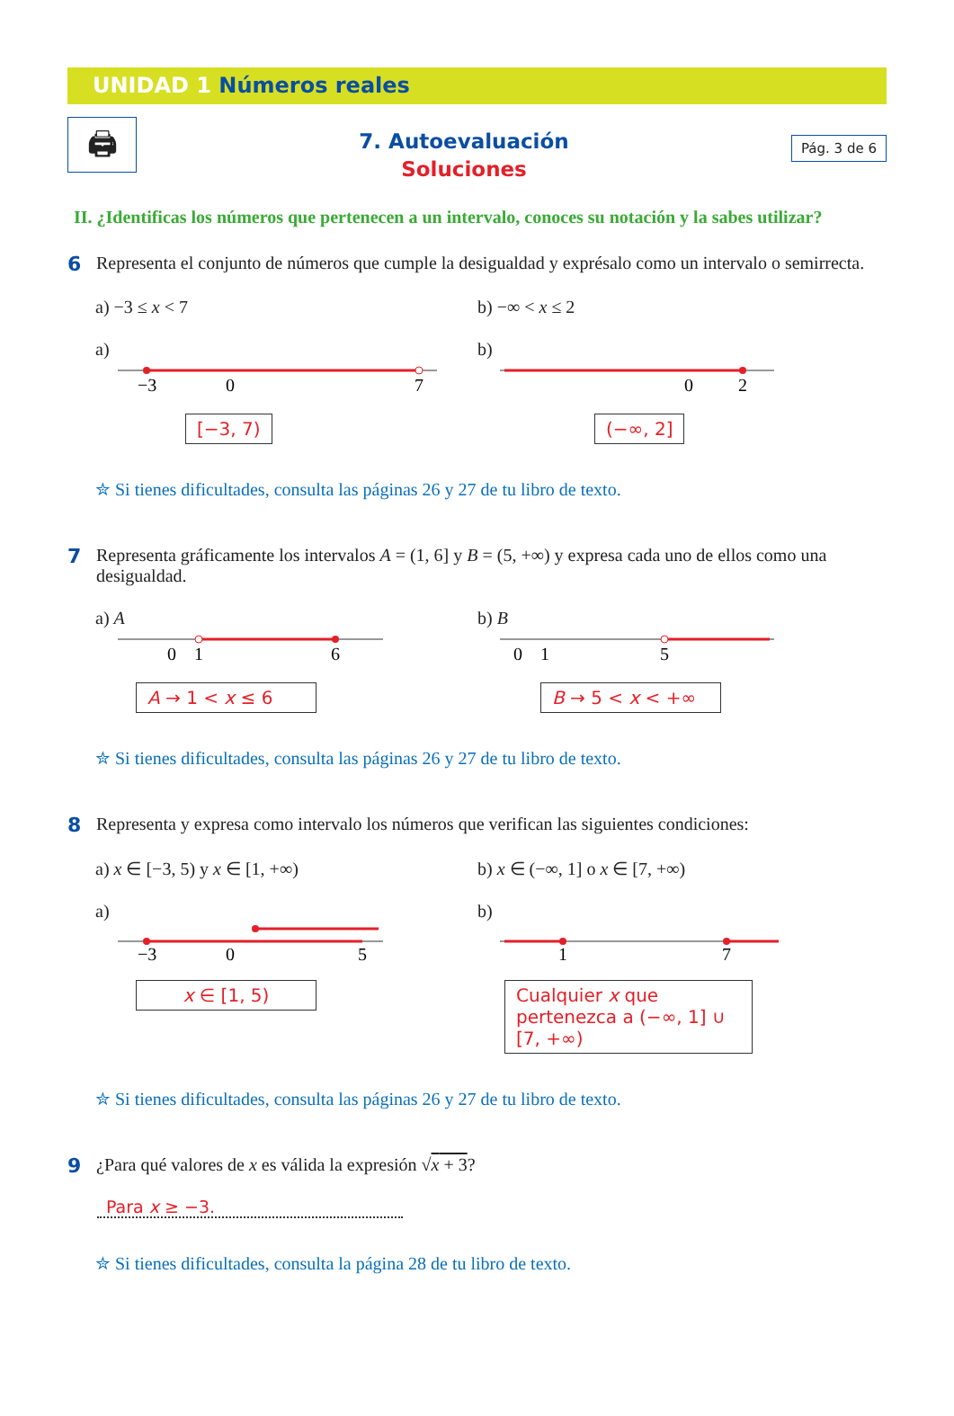UNIDAD 1 Números reales
🖨
7. Autoevaluación
Soluciones
Pág. 3 de 6
II. ¿Identificas los números que pertenecen a un intervalo, conoces su notación y la sabes utilizar?
6 Representa el conjunto de números que cumple la desigualdad y exprésalo como un intervalo o semirrecta.
a) −3 ≤ x < 7 b) −∞ < x ≤ 2
a)
−3
0
7
[−3, 7)
b)
0
2
(−∞, 2]
✮ Si tienes dificultades, consulta las páginas 26 y 27 de tu libro de texto.
7 Representa gráficamente los intervalos A = (1, 6] y B = (5, +∞) y expresa cada uno de ellos como una desigualdad.
a) A
0
1
6
A → 1 < x ≤ 6
b) B
0
1
5
B → 5 < x < +∞
✮ Si tienes dificultades, consulta las páginas 26 y 27 de tu libro de texto.
8 Representa y expresa como intervalo los números que verifican las siguientes condiciones:
a) x ∈ [−3, 5) y x ∈ [1, +∞) b) x ∈ (−∞, 1] o x ∈ [7, +∞)
a)
−3
0
5
x ∈ [1, 5)
b)
1
7
Cualquier x que pertenezca a (−∞, 1] ∪ [7, +∞)
✮ Si tienes dificultades, consulta las páginas 26 y 27 de tu libro de texto.
9 ¿Para qué valores de x es válida la expresión √x + 3?
Para x ≥ −3.
✮ Si tienes dificultades, consulta la página 28 de tu libro de texto.